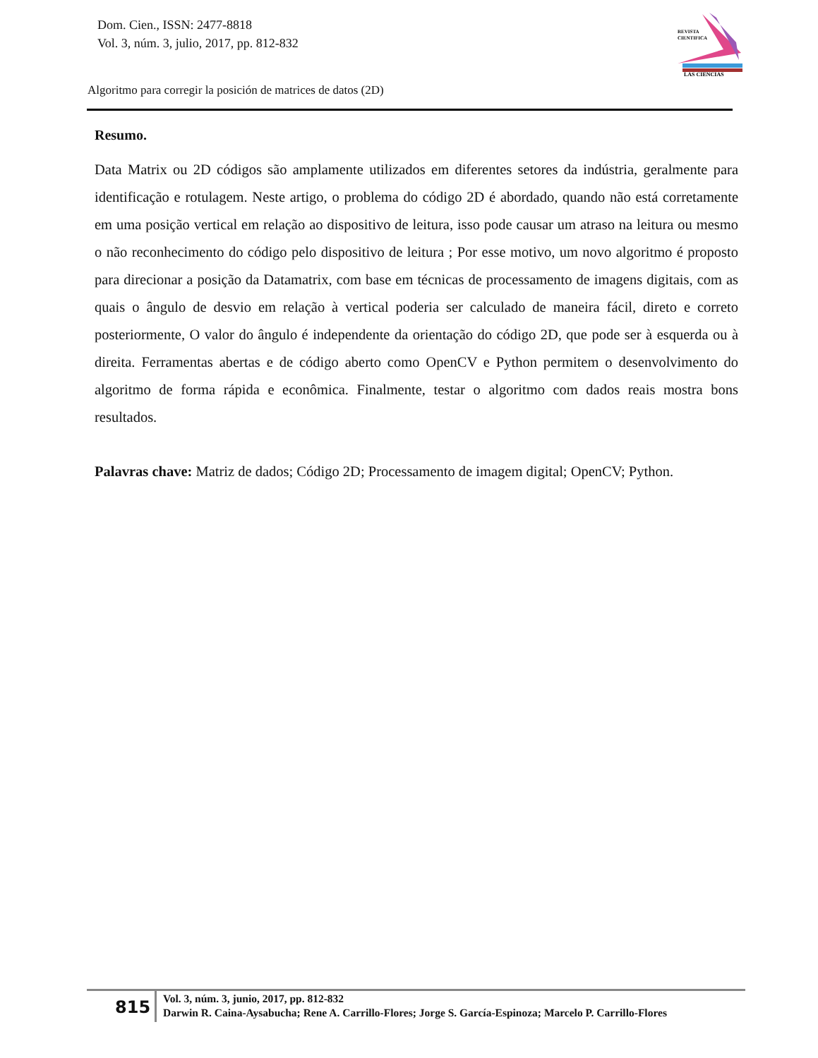Dom. Cien., ISSN: 2477-8818
Vol. 3, núm. 3, julio, 2017, pp. 812-832
REVISTA
CIENTIFICA
LAS CIENCIAS
Algoritmo para corregir la posición de matrices de datos (2D)
Resumo.
Data Matrix ou 2D códigos são amplamente utilizados em diferentes setores da indústria, geralmente para identificação e rotulagem. Neste artigo, o problema do código 2D é abordado, quando não está corretamente em uma posição vertical em relação ao dispositivo de leitura, isso pode causar um atraso na leitura ou mesmo o não reconhecimento do código pelo dispositivo de leitura ; Por esse motivo, um novo algoritmo é proposto para direcionar a posição da Datamatrix, com base em técnicas de processamento de imagens digitais, com as quais o ângulo de desvio em relação à vertical poderia ser calculado de maneira fácil, direto e correto posteriormente, O valor do ângulo é independente da orientação do código 2D, que pode ser à esquerda ou à direita. Ferramentas abertas e de código aberto como OpenCV e Python permitem o desenvolvimento do algoritmo de forma rápida e econômica. Finalmente, testar o algoritmo com dados reais mostra bons resultados.
Palavras chave: Matriz de dados; Código 2D; Processamento de imagem digital; OpenCV; Python.
815
Vol. 3, núm. 3, junio, 2017, pp. 812-832
Darwin R. Caina-Aysabucha; Rene A. Carrillo-Flores; Jorge S. García-Espinoza; Marcelo P. Carrillo-Flores